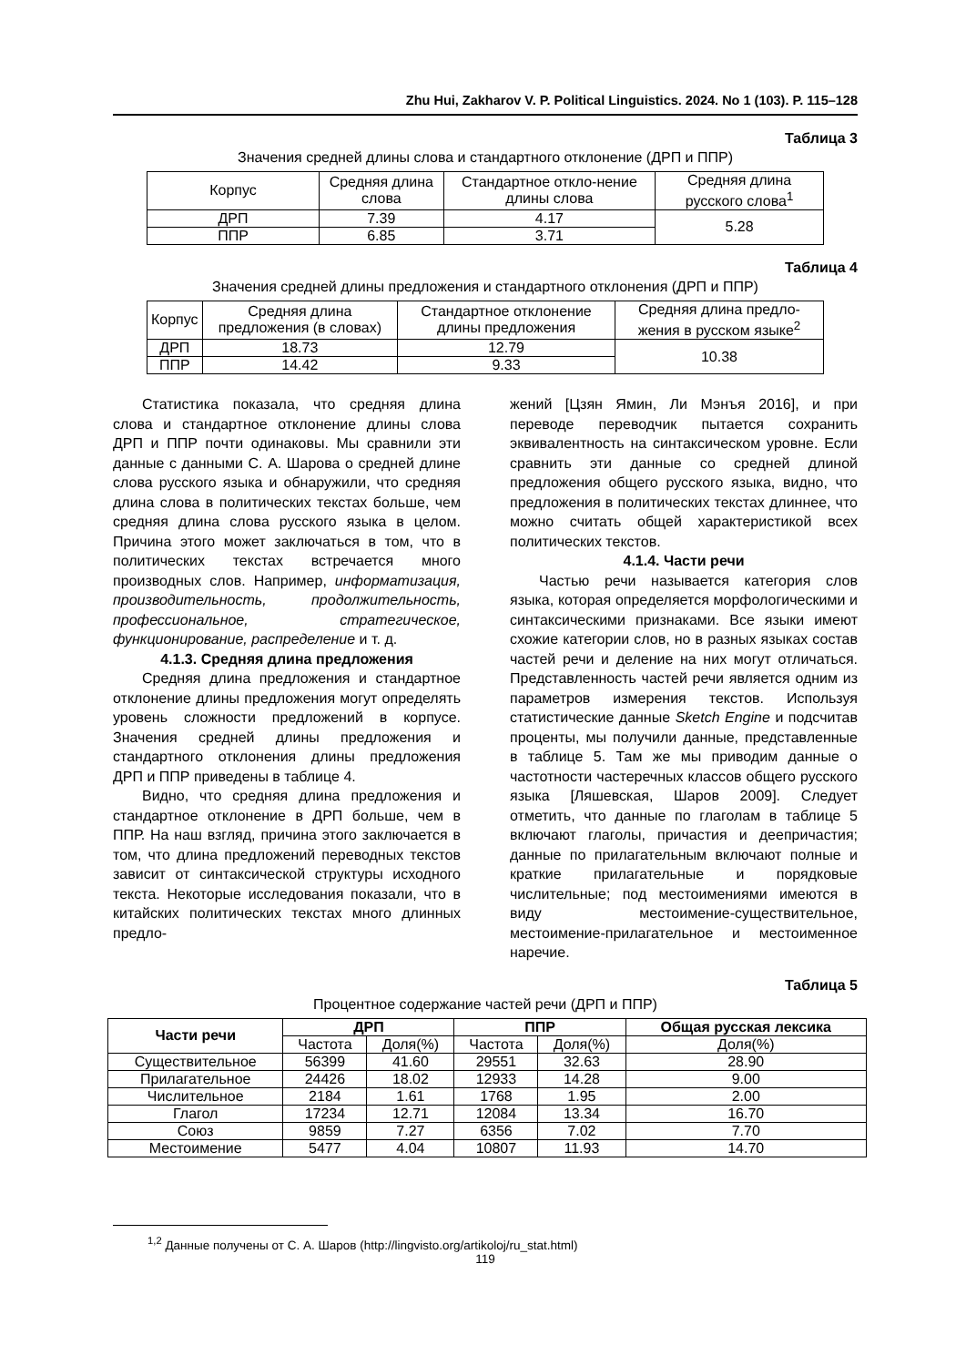Zhu Hui, Zakharov V. P. Political Linguistics. 2024. No 1 (103). P. 115–128
Таблица 3
Значения средней длины слова и стандартного отклонение (ДРП и ППР)
| Корпус | Средняя длина слова | Стандартное откло-нение длины слова | Средняя длина русского слова<sup>1</sup> |
| ДРП | 7.39 | 4.17 | 5.28 |
| ППР | 6.85 | 3.71 | |
Таблица 4
Значения средней длины предложения и стандартного отклонения (ДРП и ППР)
| Корпус | Средняя длина предложения (в словах) | Стандартное отклонение длины предложения | Средняя длина предло-жения в русском языке<sup>2</sup> |
| ДРП | 18.73 | 12.79 | 10.38 |
| ППР | 14.42 | 9.33 | |
Статистика показала, что средняя длина слова и стандартное отклонение длины слова ДРП и ППР почти одинаковы. Мы сравнили эти данные с данными С. А. Шарова о средней длине слова русского языка и обнаружили, что средняя длина слова в политических текстах больше, чем средняя длина слова русского языка в целом. Причина этого может заключаться в том, что в политических текстах встречается много производных слов. Например, информатизация, производительность, продолжительность, профессиональное, стратегическое, функционирование, распределение и т. д.
4.1.3. Средняя длина предложения
Средняя длина предложения и стандартное отклонение длины предложения могут определять уровень сложности предложений в корпусе. Значения средней длины предложения и стандартного отклонения длины предложения ДРП и ППР приведены в таблице 4.
Видно, что средняя длина предложения и стандартное отклонение в ДРП больше, чем в ППР. На наш взгляд, причина этого заключается в том, что длина предложений переводных текстов зависит от синтаксической структуры исходного текста. Некоторые исследования показали, что в китайских политических текстах много длинных предло-
жений [Цзян Ямин, Ли Мэнъя 2016], и при переводе переводчик пытается сохранить эквивалентность на синтаксическом уровне. Если сравнить эти данные со средней длиной предложения общего русского языка, видно, что предложения в политических текстах длиннее, что можно считать общей характеристикой всех политических текстов.
4.1.4. Части речи
Частью речи называется категория слов языка, которая определяется морфологическими и синтаксическими признаками. Все языки имеют схожие категории слов, но в разных языках состав частей речи и деление на них могут отличаться. Представленность частей речи является одним из параметров измерения текстов. Используя статистические данные Sketch Engine и подсчитав проценты, мы получили данные, представленные в таблице 5. Там же мы приводим данные о частотности частеречных классов общего русского языка [Ляшевская, Шаров 2009]. Следует отметить, что данные по глаголам в таблице 5 включают глаголы, причастия и деепричастия; данные по прилагательным включают полные и краткие прилагательные и порядковые числительные; под местоимениями имеются в виду местоимение-существительное, местоимение-прилагательное и местоименное наречие.
Таблица 5
Процентное содержание частей речи (ДРП и ППР)
| Части речи | ДРП | | ППР | | Общая русская лексика |
| --- | --- | --- | --- | --- | --- |
| | Частота | Доля(%) | Частота | Доля(%) | Доля(%) |
| Существительное | 56399 | 41.60 | 29551 | 32.63 | 28.90 |
| Прилагательное | 24426 | 18.02 | 12933 | 14.28 | 9.00 |
| Числительное | 2184 | 1.61 | 1768 | 1.95 | 2.00 |
| Глагол | 17234 | 12.71 | 12084 | 13.34 | 16.70 |
| Союз | 9859 | 7.27 | 6356 | 7.02 | 7.70 |
| Местоимение | 5477 | 4.04 | 10807 | 11.93 | 14.70 |
<sup>1,2</sup> Данные получены от С. А. Шаров (http://lingvisto.org/artikoloj/ru_stat.html)
119